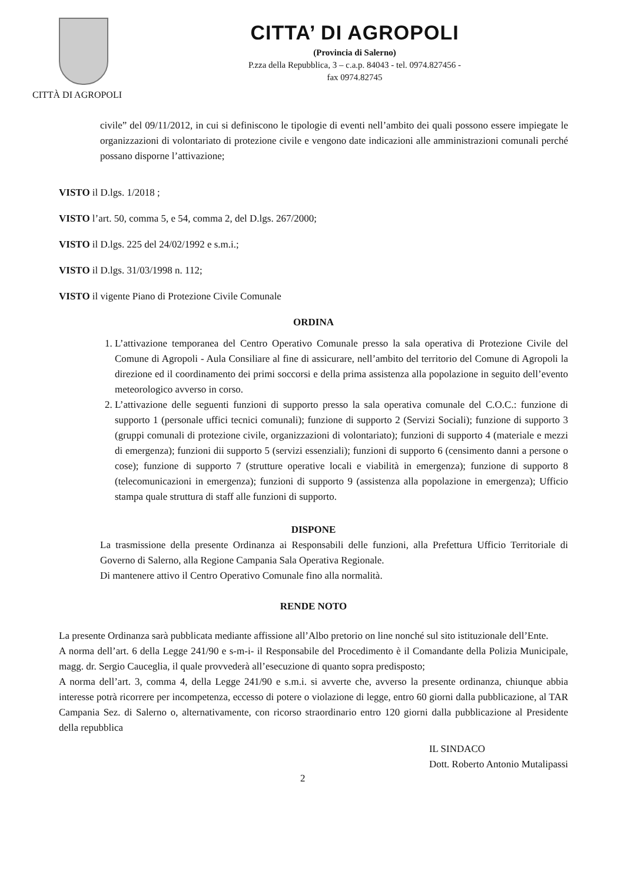CITTÀ DI AGROPOLI
CITTA’ DI AGROPOLI
(Provincia di Salerno)
P.zza della Repubblica, 3 – c.a.p. 84043 - tel. 0974.827456 -
fax 0974.82745
civile” del 09/11/2012, in cui si definiscono le tipologie di eventi nell’ambito dei quali possono essere impiegate le organizzazioni di volontariato di protezione civile e vengono date indicazioni alle amministrazioni comunali perché possano disporne l’attivazione;
VISTO il D.lgs. 1/2018 ;
VISTO l’art. 50, comma 5, e 54, comma 2, del D.lgs. 267/2000;
VISTO il D.lgs. 225 del 24/02/1992 e s.m.i.;
VISTO il D.lgs. 31/03/1998 n. 112;
VISTO il vigente Piano di Protezione Civile Comunale
ORDINA
1. L’attivazione temporanea del Centro Operativo Comunale presso la sala operativa di Protezione Civile del Comune di Agropoli - Aula Consiliare al fine di assicurare, nell’ambito del territorio del Comune di Agropoli la direzione ed il coordinamento dei primi soccorsi e della prima assistenza alla popolazione in seguito dell’evento meteorologico avverso in corso.
2. L’attivazione delle seguenti funzioni di supporto presso la sala operativa comunale del C.O.C.: funzione di supporto 1 (personale uffici tecnici comunali); funzione di supporto 2 (Servizi Sociali); funzione di supporto 3 (gruppi comunali di protezione civile, organizzazioni di volontariato); funzioni di supporto 4 (materiale e mezzi di emergenza); funzioni dii supporto 5 (servizi essenziali); funzioni di supporto 6 (censimento danni a persone o cose); funzione di supporto 7 (strutture operative locali e viabilità in emergenza); funzione di supporto 8 (telecomunicazioni in emergenza); funzioni di supporto 9 (assistenza alla popolazione in emergenza); Ufficio stampa quale struttura di staff alle funzioni di supporto.
DISPONE
La trasmissione della presente Ordinanza ai Responsabili delle funzioni, alla Prefettura Ufficio Territoriale di Governo di Salerno, alla Regione Campania Sala Operativa Regionale.
Di mantenere attivo il Centro Operativo Comunale fino alla normalità.
RENDE NOTO
La presente Ordinanza sarà pubblicata mediante affissione all’Albo pretorio on line nonché sul sito istituzionale dell’Ente.
A norma dell’art. 6 della Legge 241/90 e s-m-i- il Responsabile del Procedimento è il Comandante della Polizia Municipale, magg. dr. Sergio Cauceglia, il quale provvederà all’esecuzione di quanto sopra predisposto;
A norma dell’art. 3, comma 4, della Legge 241/90 e s.m.i. si avverte che, avverso la presente ordinanza, chiunque abbia interesse potrà ricorrere per incompetenza, eccesso di potere o violazione di legge, entro 60 giorni dalla pubblicazione, al TAR Campania Sez. di Salerno o, alternativamente, con ricorso straordinario entro 120 giorni dalla pubblicazione al Presidente della repubblica
2
IL SINDACO
Dott. Roberto Antonio Mutalipassi